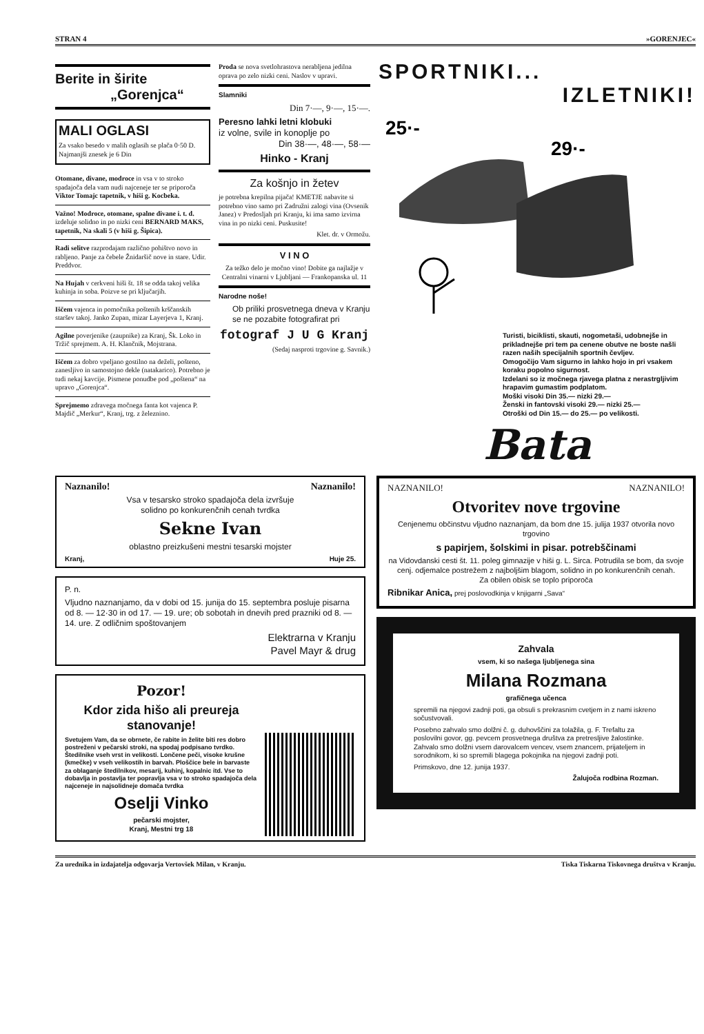STRAN 4 »GORENJEC«
Berite in širite
„Gorenjca“
MALI OGLASI
Za vsako besedo v malih oglasih se plača 0·50 D. Najmanjši znesek je 6 Din
Otomane, divane, modroce in vsa v to stroko spadajoča dela vam nudi najceneje ter se priporoča Viktor Tomajc tapetnik, v hiši g. Kocbeka.
Važno! Modroce, otomane, spalne divane i. t. d. izdeluje solidno in po nizki ceni BERNARD MAKS, tapetnik, Na skali 5 (v hiši g. Šipica).
Radi selitve razprodajam različno pohištvo novo in rabljeno. Panje za čebele Žnidaršič nove in stare. Udir. Preddvor.
Na Hujah v cerkveni hiši št. 18 se odda takoj velika kuhinja in soba. Poizve se pri ključarjih.
Iščem vajenca in pomočnika poštenih krščanskih staršev takoj. Janko Zupan, mizar Layerjeva 1, Kranj.
Agilne poverjenike (zaupnike) za Kranj, Šk. Loko in Tržič sprejmem. A. H. Klančnik, Mojstrana.
Iščem za dobro vpeljano gostilno na deželi, pošteno, zanesljivo in samostojno dekle (natakarico). Potrebno je tudi nekaj kavcije. Pismene ponudbe pod „poštena“ na upravo „Gorenjca“.
Sprejmemo zdravega močnega fanta kot vajenca P. Majdič „Merkur“, Kranj, trg. z železnino.
Proda se nova svetlohrastova nerabljena jedilna oprava po zelo nizki ceni. Naslov v upravi.
Slamniki
Din 7·—, 9·—, 15·—.
Peresno lahki letni klobuki
iz volne, svile in konoplje po
Din 38·—, 48·—, 58·—
Hinko - Kranj
Za košnjo in žetev
je potrebna krepilna pijača! KMETJE nabavite si potrebno vino samo pri Zadružni zalogi vina (Ovsenik Janez) v Predosljah pri Kranju, ki ima samo izvirna vina in po nizki ceni. Puskusite!
Klet. dr. v Ormožu.
V I N O
Za težko delo je močno vino! Dobite ga najlažje v Centralni vinarni v Ljubljani — Frankopanska ul. 11
Narodne noše!
Ob priliki prosvetnega dneva v Kranju se ne pozabite fotografirat pri
fotograf J U G Kranj
(Sedaj nasproti trgovine g. Savnik.)
SPORTNIKI...
IZLETNIKI!
25·-
29·-
Turisti, biciklisti, skauti, nogometaši, udobnejše in prikladnejše pri tem pa cenene obutve ne boste našli razen naših specijalnih sportnih čevljev.
Omogočijo Vam sigurno in lahko hojo in pri vsakem koraku popolno sigurnost.
Izdelani so iz močnega rjavega platna z nerastrgljivim hrapavim gumastim podplatom.
Moški visoki Din 35.— nizki 29.—
Ženski in fantovski visoki 29.— nizki 25.—
Otroški od Din 15.— do 25.— po velikosti.
Bata
Naznanilo! Naznanilo!
Vsa v tesarsko stroko spadajoča dela izvršuje
solidno po konkurenčnih cenah tvrdka
Sekne Ivan
oblastno preizkušeni mestni tesarski mojster
Kranj, Huje 25.
P. n.
Vljudno naznanjamo, da v dobi od 15. junija do 15. septembra posluje pisarna od 8. — 12·30 in od 17. — 19. ure; ob sobotah in dnevih pred prazniki od 8. — 14. ure. Z odličnim spoštovanjem
Elektrarna v Kranju
Pavel Mayr & drug
Pozor!
Kdor zida hišo ali preureja stanovanje!
Svetujem Vam, da se obrnete, če rabite in želite biti res dobro postreženi v pečarski stroki, na spodaj podpisano tvrdko. Štedilnike vseh vrst in velikosti. Lončene peči, visoke krušne (kmečke) v vseh velikostih in barvah. Ploščice bele in barvaste za oblaganje štedilnikov, mesarij, kuhinj, kopalnic itd. Vse to dobavlja in postavlja ter popravlja vsa v to stroko spadajoča dela najceneje in najsolidneje domača tvrdka
Oselji Vinko
pečarski mojster,
Kranj, Mestni trg 18
NAZNANILO! NAZNANILO!
Otvoritev nove trgovine
Cenjenemu občinstvu vljudno naznanjam, da bom dne 15. julija 1937 otvorila novo trgovino
s papirjem, šolskimi in pisar. potrebščinami
na Vidovdanski cesti št. 11. poleg gimnazije v hiši g. L. Sirca. Potrudila se bom, da svoje cenj. odjemalce postrežem z najboljšim blagom, solidno in po konkurenčnih cenah.
Za obilen obisk se toplo priporoča
Ribnikar Anica, prej poslovodkinja v knjigarni „Sava“
Zahvala
vsem, ki so našega ljubljenega sina
Milana Rozmana
grafičnega učenca
spremili na njegovi zadnji poti, ga obsuli s prekrasnim cvetjem in z nami iskreno sočustvovali.
Posebno zahvalo smo dolžni č. g. duhovščini za tolažila, g. F. Trefaltu za poslovilni govor, gg. pevcem prosvetnega društva za pretresljive žalostinke. Zahvalo smo dolžni vsem darovalcem vencev, vsem znancem, prijateljem in sorodnikom, ki so spremili blagega pokojnika na njegovi zadnji poti.
Primskovo, dne 12. junija 1937.
Žalujoča rodbina Rozman.
Za urednika in izdajatelja odgovarja Vertovšek Milan, v Kranju. Tiska Tiskarna Tiskovnega društva v Kranju.